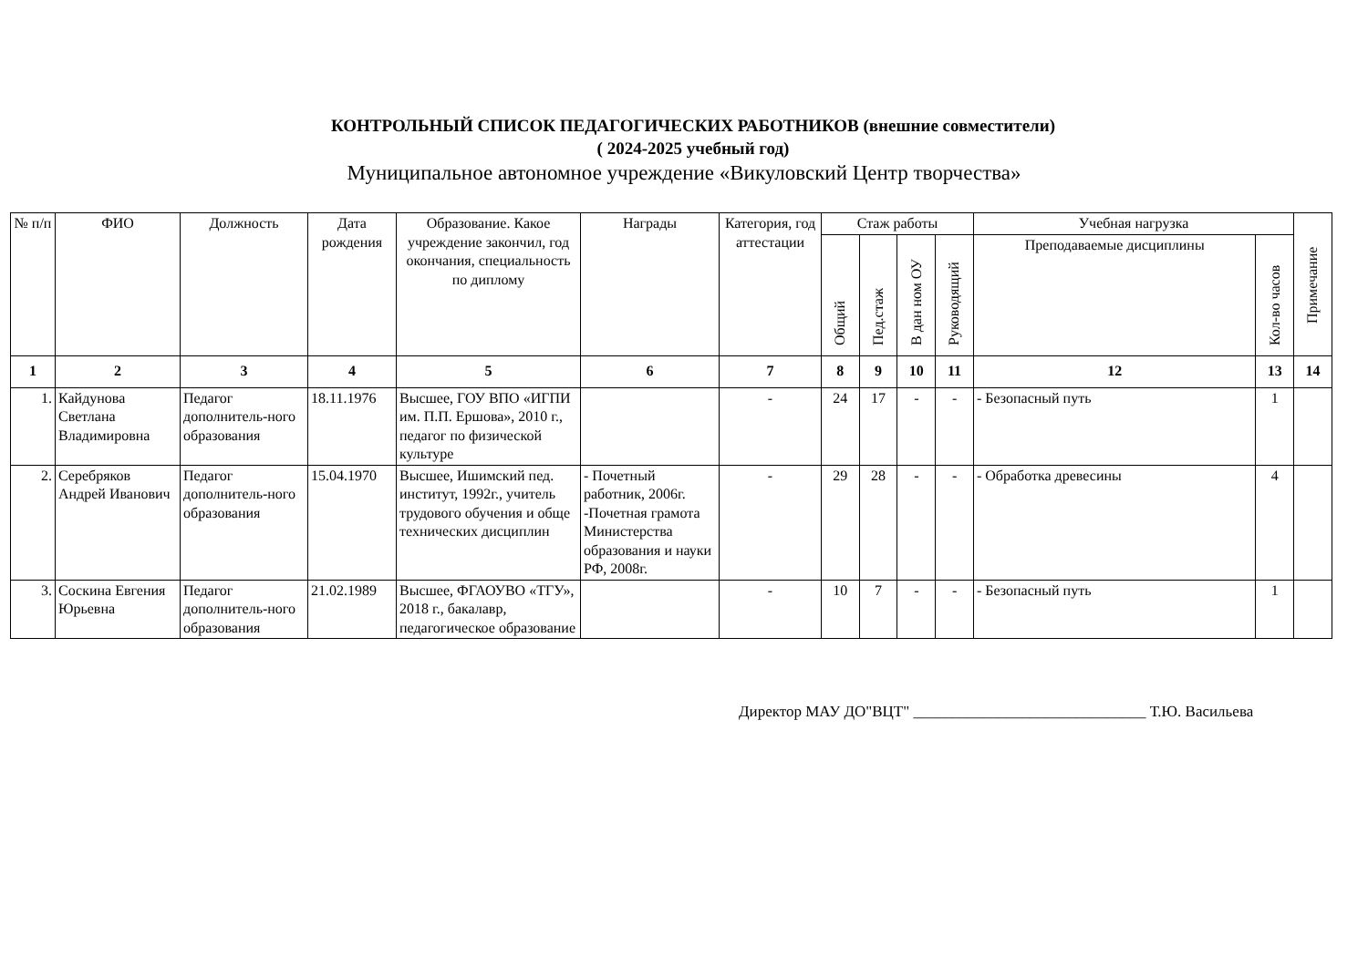КОНТРОЛЬНЫЙ СПИСОК ПЕДАГОГИЧЕСКИХ РАБОТНИКОВ (внешние совместители)
( 2024-2025 учебный год)
Муниципальное автономное учреждение «Викуловский Центр творчества»
| № п/п | ФИО | Должность | Дата рождения | Образование. Какое учреждение закончил, год окончания, специальность по диплому | Награды | Категория, год аттестации | Стаж работы | | | | Учебная нагрузка | | Примечание |
| --- | --- | --- | --- | --- | --- | --- | --- | --- | --- | --- | --- | --- | --- |
| | | | | | | | Общий | Пед.стаж | В дан ном ОУ | Руководящий | Преподаваемые дисциплины | Кол-во часов | |
| 1 | 2 | 3 | 4 | 5 | 6 | 7 | 8 | 9 | 10 | 11 | 12 | 13 | 14 |
| 1. | Кайдунова Светлана Владимировна | Педагог дополнитель-ного образования | 18.11.1976 | Высшее, ГОУ ВПО «ИГПИ им. П.П. Ершова», 2010 г., педагог по физической культуре | | - | 24 | 17 | - | - | - Безопасный путь | 1 | |
| 2. | Серебряков Андрей Иванович | Педагог дополнитель-ного образования | 15.04.1970 | Высшее, Ишимский пед. институт, 1992г., учитель трудового обучения и обще технических дисциплин | - Почетный работник, 2006г. -Почетная грамота Министерства образования и науки РФ, 2008г. | - | 29 | 28 | - | - | - Обработка древесины | 4 | |
| 3. | Соскина Евгения Юрьевна | Педагог дополнитель-ного образования | 21.02.1989 | Высшее, ФГАОУВО «ТГУ», 2018 г., бакалавр, педагогическое образование | | - | 10 | 7 | - | - | - Безопасный путь | 1 | |
Директор МАУ ДО"ВЦТ" ______________________________ Т.Ю. Васильева